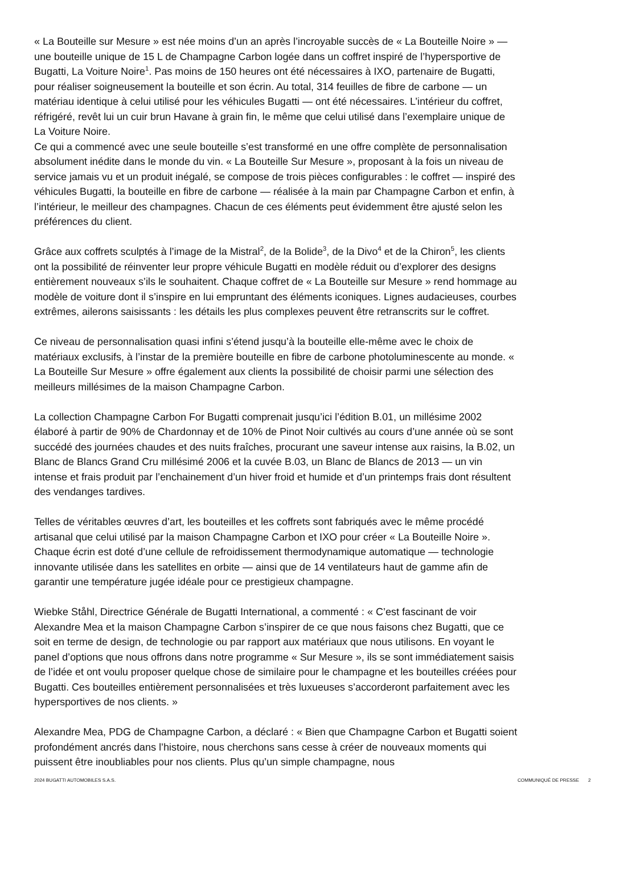« La Bouteille sur Mesure » est née moins d’un an après l’incroyable succès de « La Bouteille Noire » — une bouteille unique de 15 L de Champagne Carbon logée dans un coffret inspiré de l’hypersportive de Bugatti, La Voiture Noire<sup>1</sup>. Pas moins de 150 heures ont été nécessaires à IXO, partenaire de Bugatti, pour réaliser soigneusement la bouteille et son écrin. Au total, 314 feuilles de fibre de carbone — un matériau identique à celui utilisé pour les véhicules Bugatti — ont été nécessaires. L’intérieur du coffret, réfrigéré, revêt lui un cuir brun Havane à grain fin, le même que celui utilisé dans l’exemplaire unique de La Voiture Noire.
Ce qui a commencé avec une seule bouteille s’est transformé en une offre complète de personnalisation absolument inédite dans le monde du vin. « La Bouteille Sur Mesure », proposant à la fois un niveau de service jamais vu et un produit inégalé, se compose de trois pièces configurables : le coffret — inspiré des véhicules Bugatti, la bouteille en fibre de carbone — réalisée à la main par Champagne Carbon et enfin, à l’intérieur, le meilleur des champagnes. Chacun de ces éléments peut évidemment être ajusté selon les préférences du client.
Grâce aux coffrets sculptés à l’image de la Mistral<sup>2</sup>, de la Bolide<sup>3</sup>, de la Divo<sup>4</sup> et de la Chiron<sup>5</sup>, les clients ont la possibilité de réinventer leur propre véhicule Bugatti en modèle réduit ou d’explorer des designs entièrement nouveaux s’ils le souhaitent. Chaque coffret de « La Bouteille sur Mesure » rend hommage au modèle de voiture dont il s’inspire en lui empruntant des éléments iconiques. Lignes audacieuses, courbes extrêmes, ailerons saisissants : les détails les plus complexes peuvent être retranscrits sur le coffret.
Ce niveau de personnalisation quasi infini s’étend jusqu’à la bouteille elle-même avec le choix de matériaux exclusifs, à l’instar de la première bouteille en fibre de carbone photoluminescente au monde. « La Bouteille Sur Mesure » offre également aux clients la possibilité de choisir parmi une sélection des meilleurs millésimes de la maison Champagne Carbon.
La collection Champagne Carbon For Bugatti comprenait jusqu’ici l’édition B.01, un millésime 2002 élaboré à partir de 90% de Chardonnay et de 10% de Pinot Noir cultivés au cours d’une année où se sont succédé des journées chaudes et des nuits fraîches, procurant une saveur intense aux raisins, la B.02, un Blanc de Blancs Grand Cru millésimé 2006 et la cuvée B.03, un Blanc de Blancs de 2013 — un vin intense et frais produit par l’enchainement d’un hiver froid et humide et d’un printemps frais dont résultent des vendanges tardives.
Telles de véritables œuvres d’art, les bouteilles et les coffrets sont fabriqués avec le même procédé artisanal que celui utilisé par la maison Champagne Carbon et IXO pour créer « La Bouteille Noire ». Chaque écrin est doté d’une cellule de refroidissement thermodynamique automatique — technologie innovante utilisée dans les satellites en orbite — ainsi que de 14 ventilateurs haut de gamme afin de garantir une température jugée idéale pour ce prestigieux champagne.
Wiebke Ståhl, Directrice Générale de Bugatti International, a commenté : « C’est fascinant de voir Alexandre Mea et la maison Champagne Carbon s’inspirer de ce que nous faisons chez Bugatti, que ce soit en terme de design, de technologie ou par rapport aux matériaux que nous utilisons. En voyant le panel d’options que nous offrons dans notre programme « Sur Mesure », ils se sont immédiatement saisis de l’idée et ont voulu proposer quelque chose de similaire pour le champagne et les bouteilles créées pour Bugatti. Ces bouteilles entièrement personnalisées et très luxueuses s’accorderont parfaitement avec les hypersportives de nos clients. »
Alexandre Mea, PDG de Champagne Carbon, a déclaré : « Bien que Champagne Carbon et Bugatti soient profondément ancrés dans l’histoire, nous cherchons sans cesse à créer de nouveaux moments qui puissent être inoubliables pour nos clients. Plus qu’un simple champagne, nous
2024 BUGATTI AUTOMOBILES S.A.S. COMMUNIQUÉ DE PRESSE 2